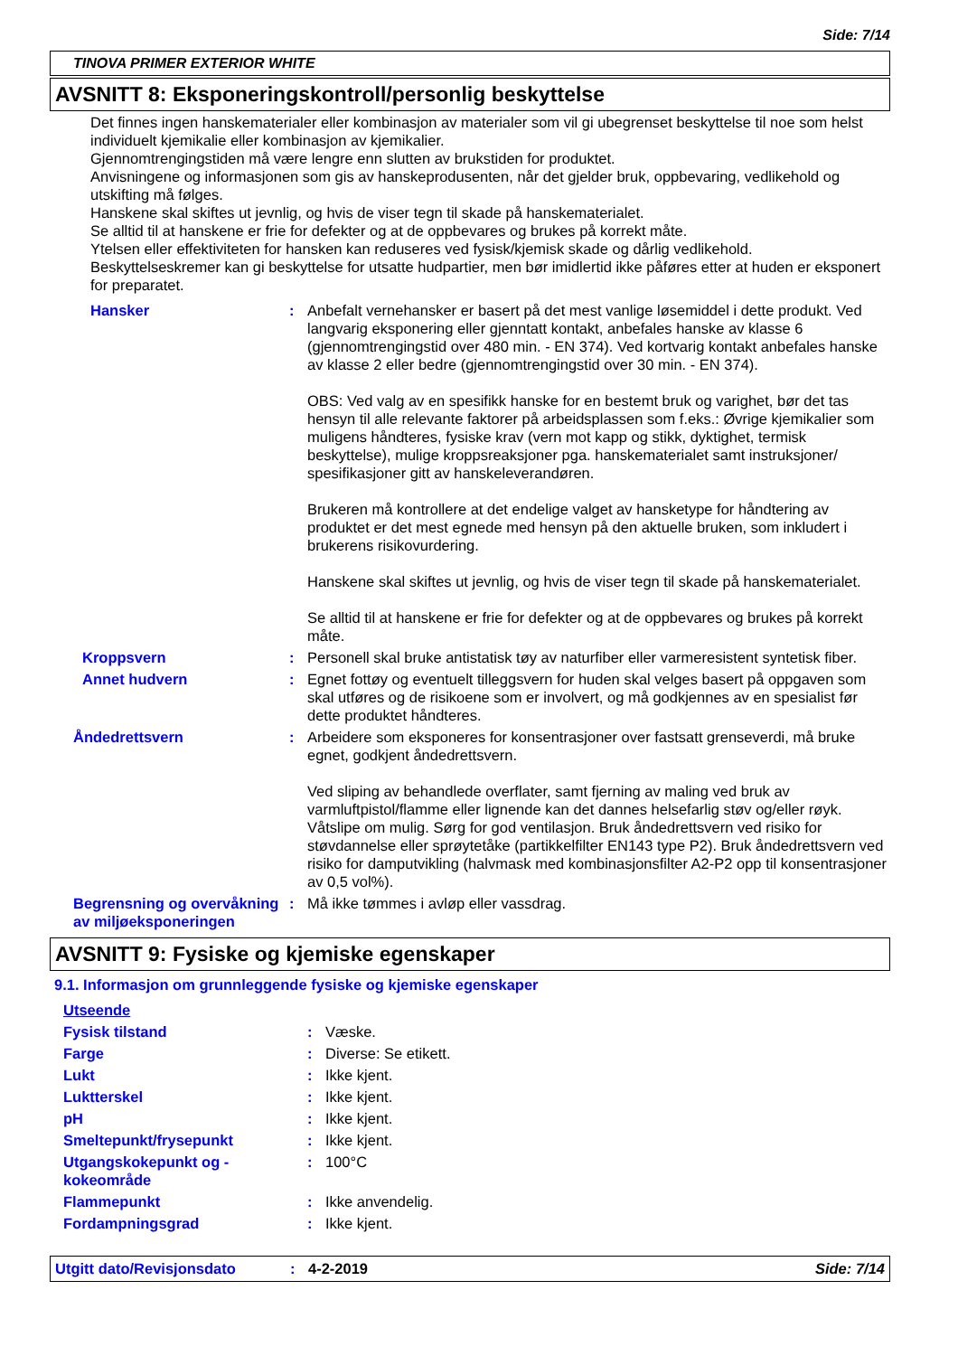Side: 7/14
TINOVA PRIMER EXTERIOR WHITE
AVSNITT 8: Eksponeringskontroll/personlig beskyttelse
Det finnes ingen hanskematerialer eller kombinasjon av materialer som vil gi ubegrenset beskyttelse til noe som helst individuelt kjemikalie eller kombinasjon av kjemikalier.
Gjennomtrengingstiden må være lengre enn slutten av brukstiden for produktet.
Anvisningene og informasjonen som gis av hanskeprodusenten, når det gjelder bruk, oppbevaring, vedlikehold og utskifting må følges.
Hanskene skal skiftes ut jevnlig, og hvis de viser tegn til skade på hanskematerialet.
Se alltid til at hanskene er frie for defekter og at de oppbevares og brukes på korrekt måte.
Ytelsen eller effektiviteten for hansken kan reduseres ved fysisk/kjemisk skade og dårlig vedlikehold.
Beskyttelseskremer kan gi beskyttelse for utsatte hudpartier, men bør imidlertid ikke påføres etter at huden er eksponert for preparatet.
| Hansker | : | Anbefalt vernehansker er basert på det mest vanlige løsemiddel i dette produkt. Ved langvarig eksponering eller gjenntatt kontakt, anbefales hanske av klasse 6 (gjennomtrengingstid over 480 min. - EN 374). Ved kortvarig kontakt anbefales hanske av klasse 2 eller bedre (gjennomtrengingstid over 30 min. - EN 374). OBS: Ved valg av en spesifikk hanske for en bestemt bruk og varighet, bør det tas hensyn til alle relevante faktorer på arbeidsplassen som f.eks.: Øvrige kjemikalier som muligens håndteres, fysiske krav (vern mot kapp og stikk, dyktighet, termisk beskyttelse), mulige kroppsreaksjoner pga. hanskematerialet samt instruksjoner/ spesifikasjoner gitt av hanskeleverandøren. Brukeren må kontrollere at det endelige valget av hansketype for håndtering av produktet er det mest egnede med hensyn på den aktuelle bruken, som inkludert i brukerens risikovurdering. Hanskene skal skiftes ut jevnlig, og hvis de viser tegn til skade på hanskematerialet. Se alltid til at hanskene er frie for defekter og at de oppbevares og brukes på korrekt måte. |
| Kroppsvern | : | Personell skal bruke antistatisk tøy av naturfiber eller varmeresistent syntetisk fiber. |
| Annet hudvern | : | Egnet fottøy og eventuelt tilleggsvern for huden skal velges basert på oppgaven som skal utføres og de risikoene som er involvert, og må godkjennes av en spesialist før dette produktet håndteres. |
| Åndedrettsvern | : | Arbeidere som eksponeres for konsentrasjoner over fastsatt grenseverdi, må bruke egnet, godkjent åndedrettsvern. Ved sliping av behandlede overflater, samt fjerning av maling ved bruk av varmluftpistol/flamme eller lignende kan det dannes helsefarlig støv og/eller røyk. Våtslipe om mulig. Sørg for god ventilasjon. Bruk åndedrettsvern ved risiko for støvdannelse eller sprøytetåke (partikkelfilter EN143 type P2). Bruk åndedrettsvern ved risiko for damputvikling (halvmask med kombinasjonsfilter A2-P2 opp til konsentrasjoner av 0,5 vol%). |
| Begrensning og overvåkning av miljøeksponeringen | : | Må ikke tømmes i avløp eller vassdrag. |
AVSNITT 9: Fysiske og kjemiske egenskaper
9.1. Informasjon om grunnleggende fysiske og kjemiske egenskaper
| Utseende | | |
| Fysisk tilstand | : | Væske. |
| Farge | : | Diverse: Se etikett. |
| Lukt | : | Ikke kjent. |
| Luktterskel | : | Ikke kjent. |
| pH | : | Ikke kjent. |
| Smeltepunkt/frysepunkt | : | Ikke kjent. |
| Utgangskokepunkt og -kokeområde | : | 100°C |
| Flammepunkt | : | Ikke anvendelig. |
| Fordampningsgrad | : | Ikke kjent. |
Utgitt dato/Revisjonsdato: 4-2-2019 Side: 7/14